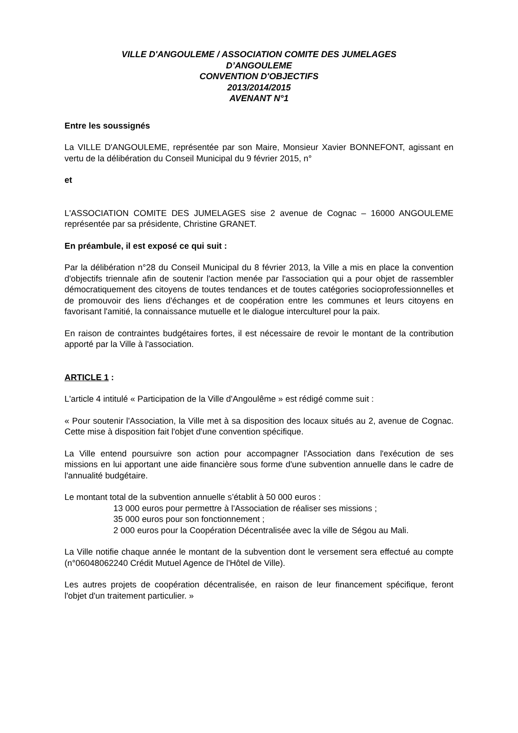VILLE D'ANGOULEME / ASSOCIATION COMITE DES JUMELAGES
D’ANGOULEME
CONVENTION D'OBJECTIFS
2013/2014/2015
AVENANT N°1
Entre les soussignés
La VILLE D'ANGOULEME, représentée par son Maire, Monsieur Xavier BONNEFONT, agissant en vertu de la délibération du Conseil Municipal du 9 février 2015, n°
et
L'ASSOCIATION COMITE DES JUMELAGES sise 2 avenue de Cognac – 16000 ANGOULEME représentée par sa présidente, Christine GRANET.
En préambule, il est exposé ce qui suit :
Par la délibération n°28 du Conseil Municipal du 8 février 2013, la Ville a mis en place la convention d'objectifs triennale afin de soutenir l'action menée par l'association qui a pour objet de rassembler démocratiquement des citoyens de toutes tendances et de toutes catégories socioprofessionnelles et de promouvoir des liens d'échanges et de coopération entre les communes et leurs citoyens en favorisant l'amitié, la connaissance mutuelle et le dialogue interculturel pour la paix.
En raison de contraintes budgétaires fortes, il est nécessaire de revoir le montant de la contribution apporté par la Ville à l'association.
ARTICLE 1 :
L'article 4 intitulé « Participation de la Ville d'Angoulême » est rédigé comme suit :
« Pour soutenir l'Association, la Ville met à sa disposition des locaux situés au 2, avenue de Cognac. Cette mise à disposition fait l'objet d'une convention spécifique.
La Ville entend poursuivre son action pour accompagner l'Association dans l'exécution de ses missions en lui apportant une aide financière sous forme d'une subvention annuelle dans le cadre de l'annualité budgétaire.
Le montant total de la subvention annuelle s’établit à 50 000 euros :
13 000 euros pour permettre à l'Association de réaliser ses missions ;
35 000 euros pour son fonctionnement ;
2 000 euros pour la Coopération Décentralisée avec la ville de Ségou au Mali.
La Ville notifie chaque année le montant de la subvention dont le versement sera effectué au compte (n°06048062240 Crédit Mutuel Agence de l'Hôtel de Ville).
Les autres projets de coopération décentralisée, en raison de leur financement spécifique, feront l'objet d'un traitement particulier. »